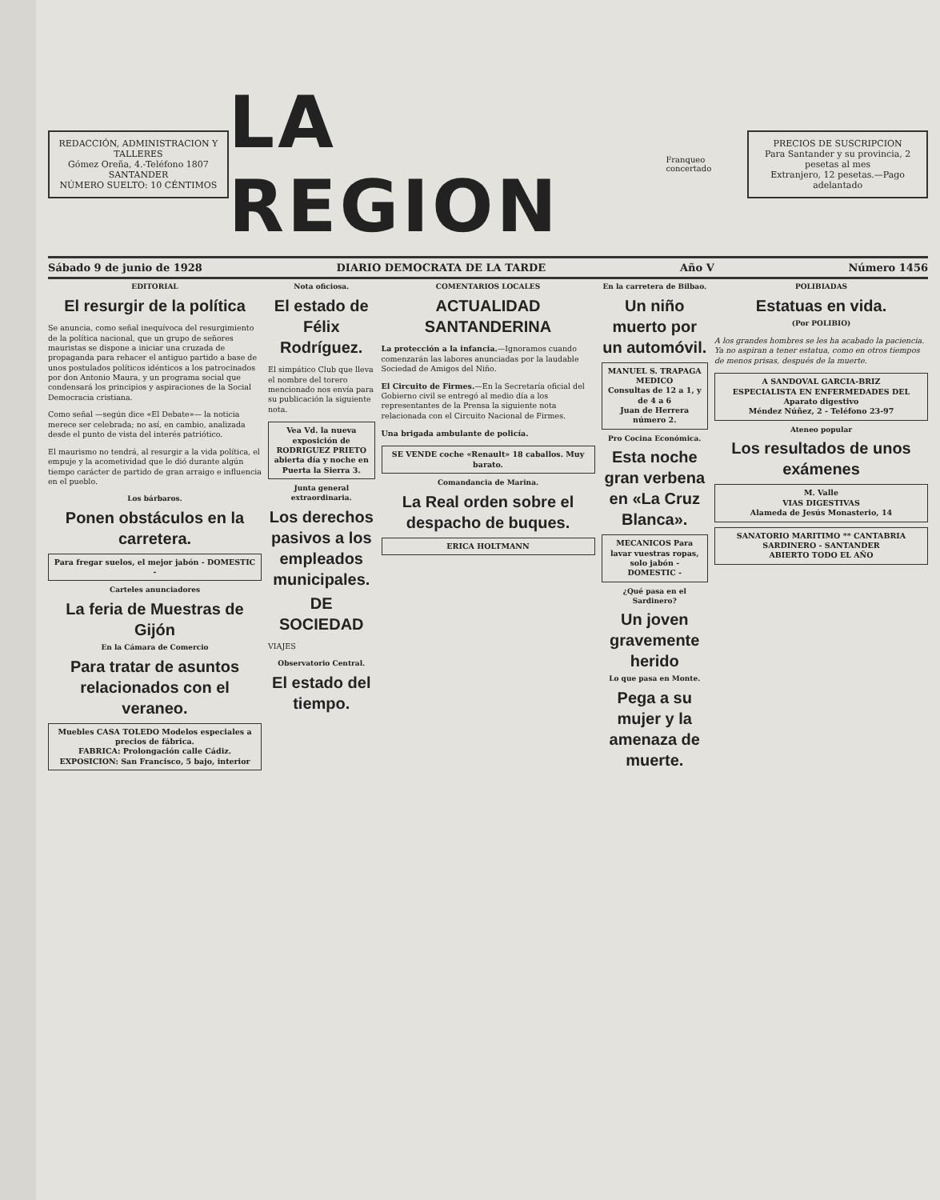REDACCIÓN, ADMINISTRACION Y TALLERES
Gómez Oreña, 4.-Teléfono 1807
SANTANDER
NÚMERO SUELTO: 10 CÉNTIMOS
LA REGION
Franqueo concertado
PRECIOS DE SUSCRIPCION
Para Santander y su provincia, 2 pesetas al mes
Extranjero, 12 pesetas.—Pago adelantado
Sábado 9 de junio de 1928 DIARIO DEMOCRATA DE LA TARDE Año V Número 1456
EDITORIAL
El resurgir de la política
Se anuncia, como señal inequívoca del resurgimiento de la política nacional, que un grupo de señores mauristas se dispone a iniciar una cruzada de propaganda para rehacer el antiguo partido a base de unos postulados políticos idénticos a los patrocinados por don Antonio Maura, y un programa social que condensará los principios y aspiraciones de la Social Democracia cristiana.
Como señal —según dice «El Debate»— la noticia merece ser celebrada; no así, en cambio, analizada desde el punto de vista del interés patriótico.
El maurismo no tendrá, al resurgir a la vida política, el empuje y la acometividad que le dió durante algún tiempo carácter de partido de gran arraigo e influencia en el pueblo.
Los bárbaros.
Ponen obstáculos en la carretera.
Para fregar suelos, el mejor jabón - DOMESTIC -
Carteles anunciadores
La feria de Muestras de Gijón
En la Cámara de Comercio
Para tratar de asuntos relacionados con el veraneo.
Muebles CASA TOLEDO Modelos especiales a precios de fábrica.
FABRICA: Prolongación calle Cádiz. EXPOSICION: San Francisco, 5 bajo, interior
Nota oficiosa.
El estado de Félix Rodríguez.
El simpático Club que lleva el nombre del torero mencionado nos envía para su publicación la siguiente nota.
Vea Vd. la nueva exposición de RODRIGUEZ PRIETO abierta día y noche en Puerta la Sierra 3.
Junta general extraordinaria.
Los derechos pasivos a los empleados municipales.
DE SOCIEDAD
VIAJES
Observatorio Central.
El estado del tiempo.
COMENTARIOS LOCALES
ACTUALIDAD SANTANDERINA
La protección a la infancia.—Ignoramos cuando comenzarán las labores anunciadas por la laudable Sociedad de Amigos del Niño.
El Circuito de Firmes.—En la Secretaría oficial del Gobierno civil se entregó al medio día a los representantes de la Prensa la siguiente nota relacionada con el Circuito Nacional de Firmes.
Una brigada ambulante de policía.
SE VENDE coche «Renault» 18 caballos. Muy barato.
Comandancia de Marina.
La Real orden sobre el despacho de buques.
ERICA HOLTMANN
En la carretera de Bilbao.
Un niño muerto por un automóvil.
MANUEL S. TRAPAGA
MEDICO
Consultas de 12 a 1, y de 4 a 6
Juan de Herrera número 2.
Pro Cocina Económica.
Esta noche gran verbena en «La Cruz Blanca».
MECANICOS Para lavar vuestras ropas, solo jabón - DOMESTIC -
¿Qué pasa en el Sardinero?
Un joven gravemente herido
Lo que pasa en Monte.
Pega a su mujer y la amenaza de muerte.
POLIBIADAS
Estatuas en vida.
(Por POLIBIO)
A los grandes hombres se les ha acabado la paciencia. Ya no aspiran a tener estatua, como en otros tiempos de menos prisas, después de la muerte.
A SANDOVAL GARCIA-BRIZ
ESPECIALISTA EN ENFERMEDADES DEL Aparato digestivo
Méndez Núñez, 2 - Teléfono 23-97
Ateneo popular
Los resultados de unos exámenes
M. Valle
VIAS DIGESTIVAS
Alameda de Jesús Monasterio, 14
SANATORIO MARITIMO ** CANTABRIA
SARDINERO - SANTANDER
ABIERTO TODO EL AÑO